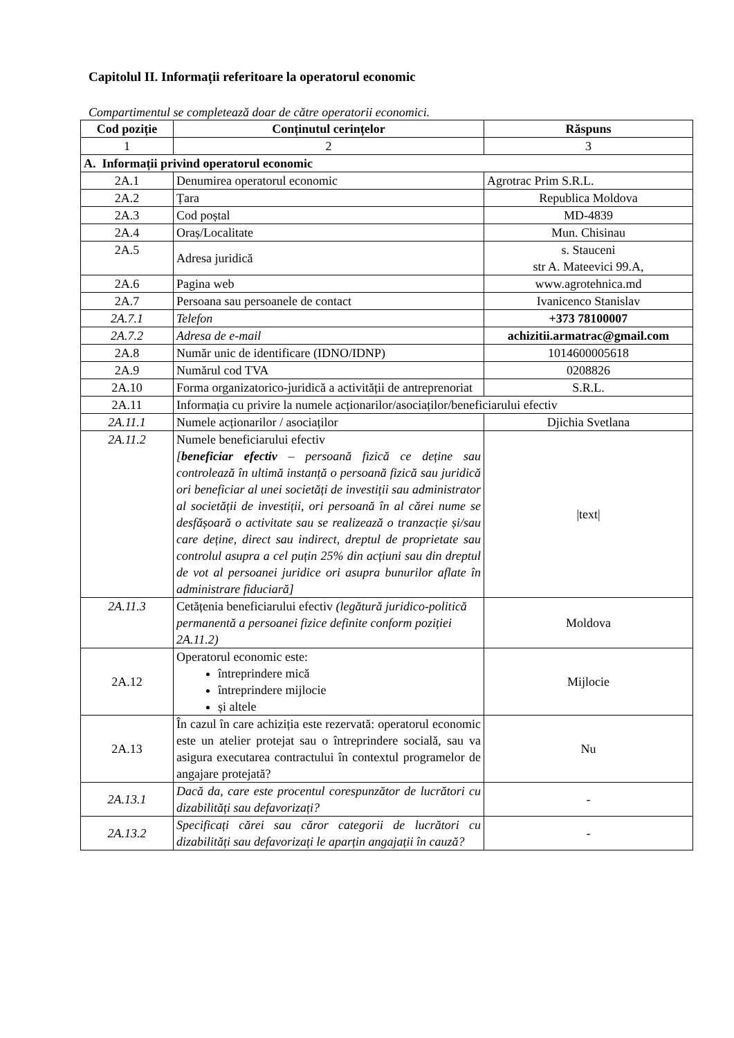Capitolul II. Informații referitoare la operatorul economic
Compartimentul se completează doar de către operatorii economici.
| Cod poziție | Conținutul cerințelor | Răspuns |
| --- | --- | --- |
| 1 | 2 | 3 |
| A. Informații privind operatorul economic | | |
| 2A.1 | Denumirea operatorul economic | Agrotrac Prim S.R.L. |
| 2A.2 | Țara | Republica Moldova |
| 2A.3 | Cod poștal | MD-4839 |
| 2A.4 | Oraș/Localitate | Mun. Chisinau |
| 2A.5 | Adresa juridică | s. Stauceni str A. Mateevici 99.A, |
| 2A.6 | Pagina web | www.agrotehnica.md |
| 2A.7 | Persoana sau persoanele de contact | Ivanicenco Stanislav |
| 2A.7.1 | Telefon | +373 78100007 |
| 2A.7.2 | Adresa de e-mail | achizitii.armatrac@gmail.com |
| 2A.8 | Număr unic de identificare (IDNO/IDNP) | 1014600005618 |
| 2A.9 | Numărul cod TVA | 0208826 |
| 2A.10 | Forma organizatorico-juridică a activității de antreprenoriat | S.R.L. |
| 2A.11 | Informația cu privire la numele acționarilor/asociaților/beneficiarului efectiv | |
| 2A.11.1 | Numele acționarilor / asociaților | Djichia Svetlana |
| 2A.11.2 | Numele beneficiarului efectiv [ beneficiar efectiv – persoană fizică ce deține sau controlează în ultimă instanță o persoană fizică sau juridică ori beneficiar al unei societăți de investiții sau administrator al societății de investiții, ori persoană în al cărei nume se desfășoară o activitate sau se realizează o tranzacție și/sau care deține, direct sau indirect, dreptul de proprietate sau controlul asupra a cel puțin 25% din acțiuni sau din dreptul de vot al persoanei juridice ori asupra bunurilor aflate în administrare fiduciară] | /text/ |
| 2A.11.3 | Cetățenia beneficiarului efectiv (legătură juridico-politică permanentă a persoanei fizice definite conform poziției 2A.11.2) | Moldova |
| 2A.12 | Operatorul economic este: întreprindere mică întreprindere mijlocie și altele | Mijlocie |
| 2A.13 | În cazul în care achiziția este rezervată: operatorul economic este un atelier protejat sau o întreprindere socială, sau va asigura executarea contractului în contextul programelor de angajare protejată? | Nu |
| 2A.13.1 | Dacă da, care este procentul corespunzător de lucrători cu dizabilități sau defavorizați? | - |
| 2A.13.2 | Specificați cărei sau căror categorii de lucrători cu dizabilități sau defavorizați le aparțin angajații în cauză? | - |